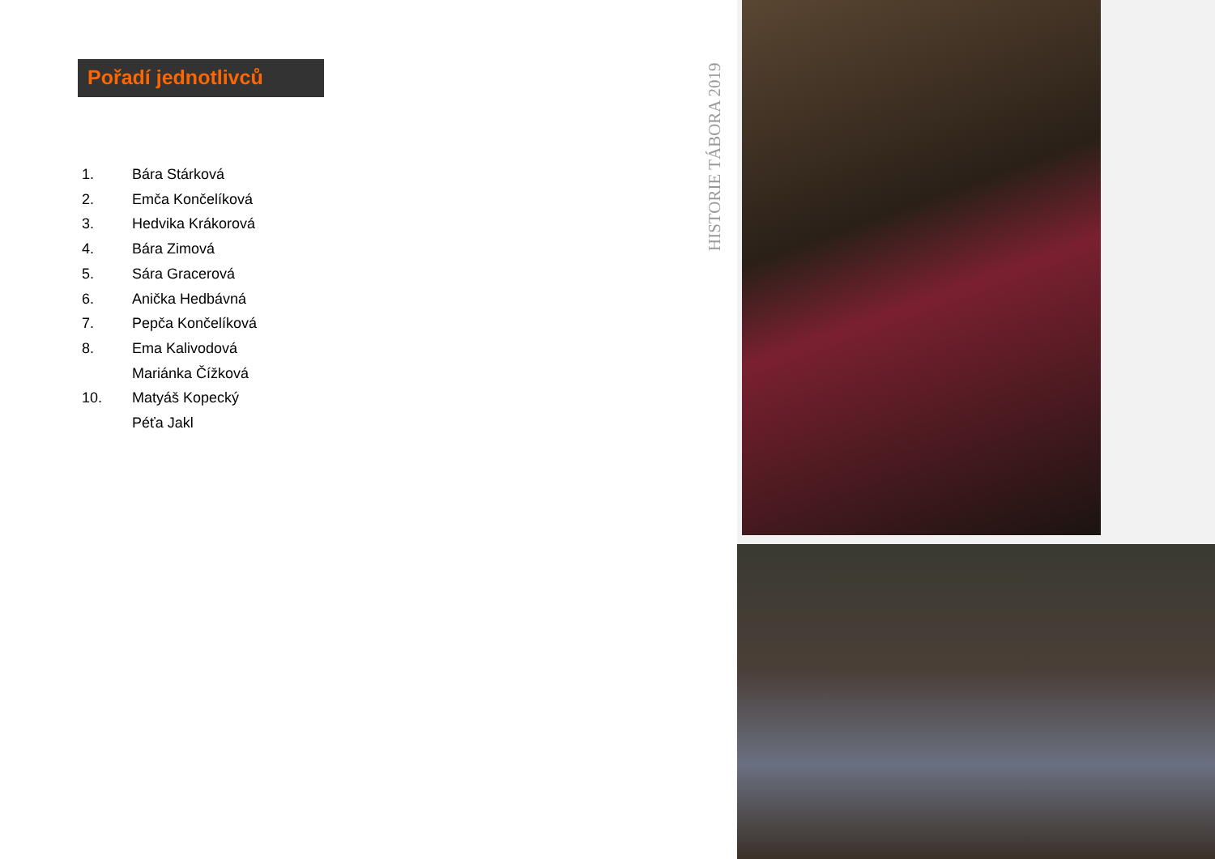Pořadí jednotlivců
1. Bára Stárková
2. Emča Končelíková
3. Hedvika Krákorová
4. Bára Zimová
5. Sára Gracerová
6. Anička Hedbávná
7. Pepča Končelíková
8. Ema Kalivodová
Mariánka Čížková
10. Matyáš Kopecký
Péťa Jakl
HISTORIE TÁBORA 2019